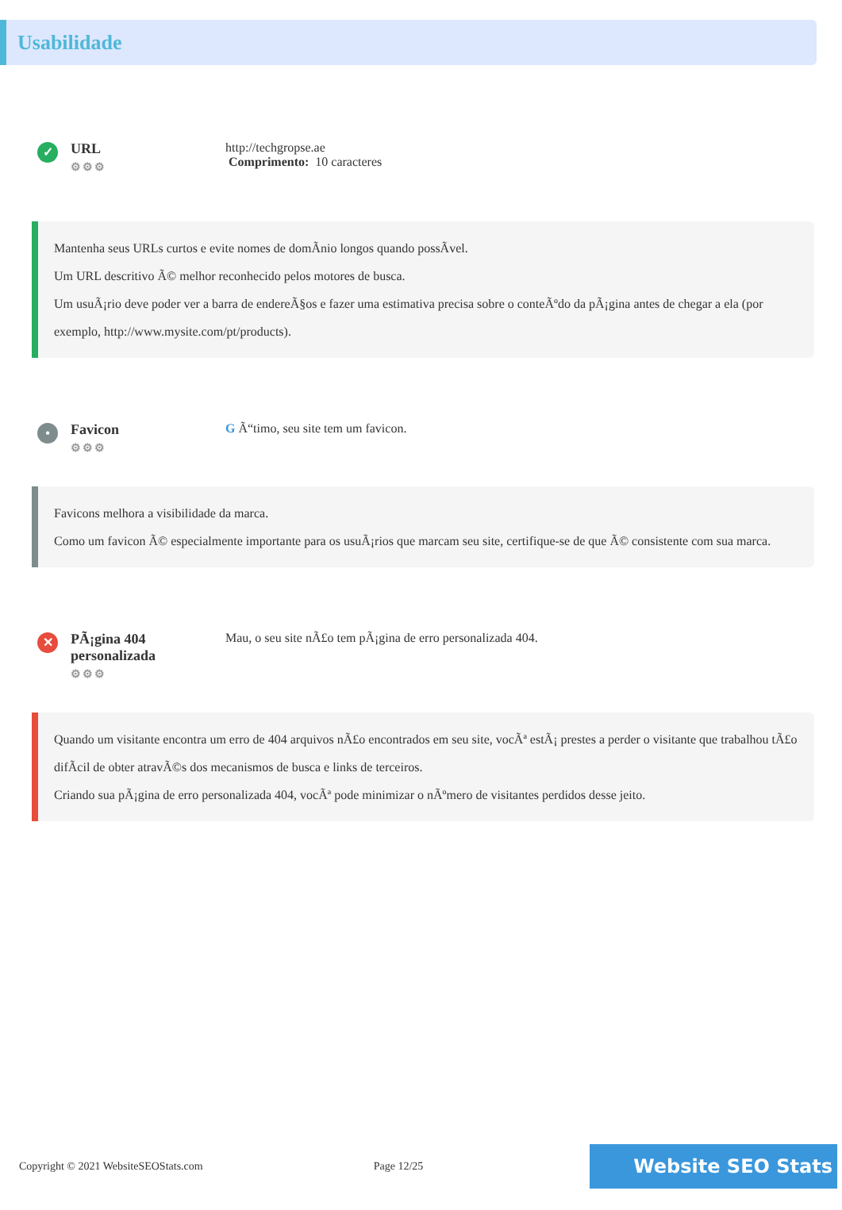Usabilidade
✓
URL
⚙⚙⚙
http://techgropse.ae
Comprimento: 10 caracteres
Mantenha seus URLs curtos e evite nomes de domÃnio longos quando possÃvel.
Um URL descritivo Ã© melhor reconhecido pelos motores de busca.
Um usuÃ¡rio deve poder ver a barra de endereÃ§os e fazer uma estimativa precisa sobre o conteÃºdo da pÃ¡gina antes de chegar a ela (por exemplo, http://www.mysite.com/pt/products).
•
Favicon
⚙⚙⚙
G Ã“timo, seu site tem um favicon.
Favicons melhora a visibilidade da marca.
Como um favicon Ã© especialmente importante para os usuÃ¡rios que marcam seu site, certifique-se de que Ã© consistente com sua marca.
✕
PÃ¡gina 404 personalizada
⚙⚙⚙
Mau, o seu site nÃ£o tem pÃ¡gina de erro personalizada 404.
Quando um visitante encontra um erro de 404 arquivos nÃ£o encontrados em seu site, vocÃª estÃ¡ prestes a perder o visitante que trabalhou tÃ£o difÃcil de obter atravÃ©s dos mecanismos de busca e links de terceiros.
Criando sua pÃ¡gina de erro personalizada 404, vocÃª pode minimizar o nÃºmero de visitantes perdidos desse jeito.
Copyright © 2021 WebsiteSEOStats.com Page 12/25 Website SEO Stats